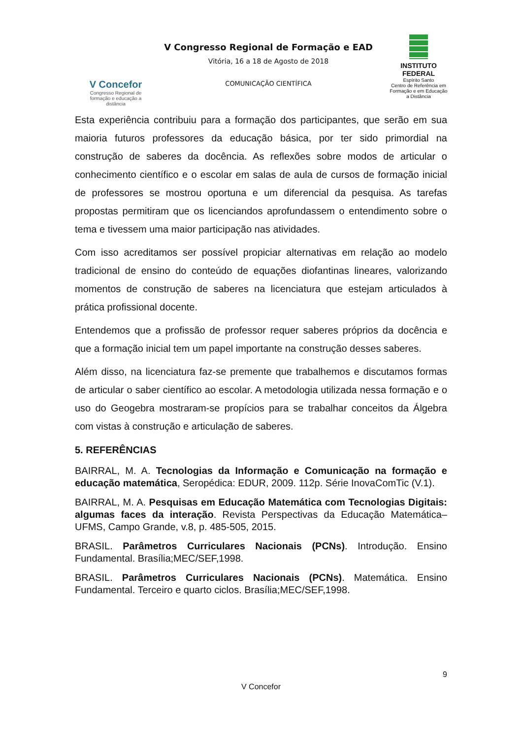V Concefor
Congresso Regional de formação e educação a distância
V Congresso Regional de Formação e EAD
Vitória, 16 a 18 de Agosto de 2018
COMUNICAÇÃO CIENTÍFICA
INSTITUTO FEDERAL
Espírito Santo
Centro de Referência em Formação e em Educação a Distância
Esta experiência contribuiu para a formação dos participantes, que serão em sua maioria futuros professores da educação básica, por ter sido primordial na construção de saberes da docência. As reflexões sobre modos de articular o conhecimento científico e o escolar em salas de aula de cursos de formação inicial de professores se mostrou oportuna e um diferencial da pesquisa. As tarefas propostas permitiram que os licenciandos aprofundassem o entendimento sobre o tema e tivessem uma maior participação nas atividades.
Com isso acreditamos ser possível propiciar alternativas em relação ao modelo tradicional de ensino do conteúdo de equações diofantinas lineares, valorizando momentos de construção de saberes na licenciatura que estejam articulados à prática profissional docente.
Entendemos que a profissão de professor requer saberes próprios da docência e que a formação inicial tem um papel importante na construção desses saberes.
Além disso, na licenciatura faz-se premente que trabalhemos e discutamos formas de articular o saber científico ao escolar. A metodologia utilizada nessa formação e o uso do Geogebra mostraram-se propícios para se trabalhar conceitos da Álgebra com vistas à construção e articulação de saberes.
5. REFERÊNCIAS
BAIRRAL, M. A. Tecnologias da Informação e Comunicação na formação e educação matemática, Seropédica: EDUR, 2009. 112p. Série InovaComTic (V.1).
BAIRRAL, M. A. Pesquisas em Educação Matemática com Tecnologias Digitais: algumas faces da interação. Revista Perspectivas da Educação Matemática– UFMS, Campo Grande, v.8, p. 485-505, 2015.
BRASIL. Parâmetros Curriculares Nacionais (PCNs). Introdução. Ensino Fundamental. Brasília;MEC/SEF,1998.
BRASIL. Parâmetros Curriculares Nacionais (PCNs). Matemática. Ensino Fundamental. Terceiro e quarto ciclos. Brasília;MEC/SEF,1998.
9
V Concefor